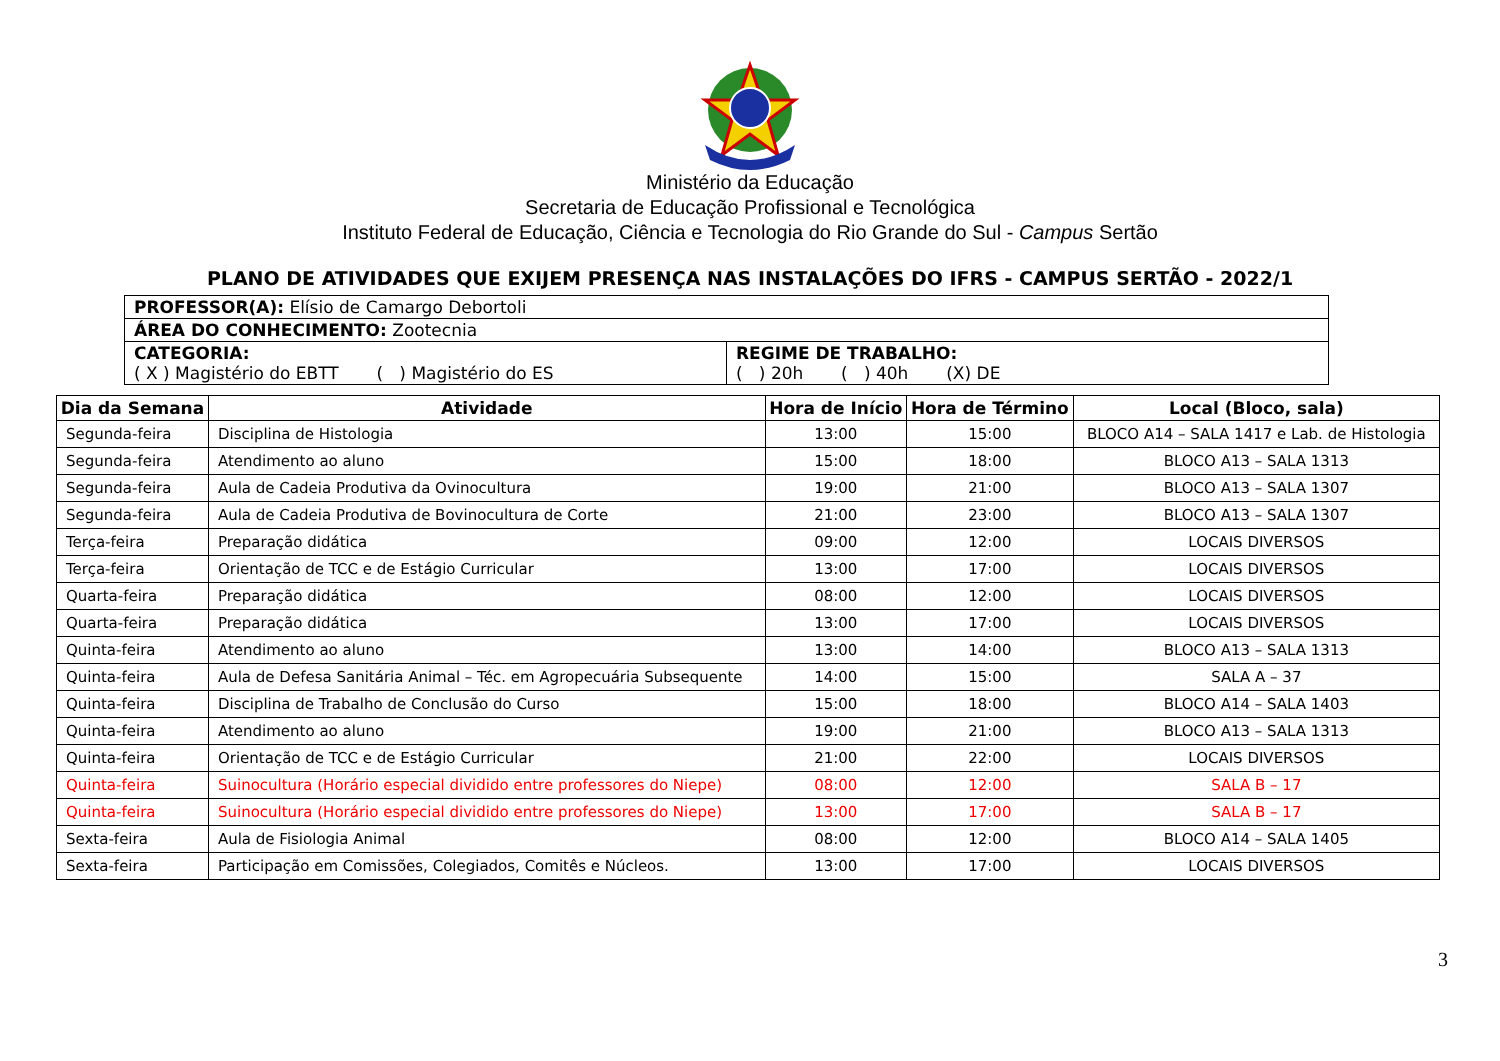Ministério da Educação
Secretaria de Educação Profissional e Tecnológica
Instituto Federal de Educação, Ciência e Tecnologia do Rio Grande do Sul - Campus Sertão
PLANO DE ATIVIDADES QUE EXIJEM PRESENÇA NAS INSTALAÇÕES DO IFRS - CAMPUS SERTÃO - 2022/1
| PROFESSOR(A): Elísio de Camargo Debortoli | |
| ÁREA DO CONHECIMENTO: Zootecnia | |
| CATEGORIA: ( X ) Magistério do EBTT ( ) Magistério do ES | REGIME DE TRABALHO: ( ) 20h ( ) 40h (X) DE |
| Dia da Semana | Atividade | Hora de Início | Hora de Término | Local (Bloco, sala) |
| --- | --- | --- | --- | --- |
| Segunda-feira | Disciplina de Histologia | 13:00 | 15:00 | BLOCO A14 – SALA 1417 e Lab. de Histologia |
| Segunda-feira | Atendimento ao aluno | 15:00 | 18:00 | BLOCO A13 – SALA 1313 |
| Segunda-feira | Aula de Cadeia Produtiva da Ovinocultura | 19:00 | 21:00 | BLOCO A13 – SALA 1307 |
| Segunda-feira | Aula de Cadeia Produtiva de Bovinocultura de Corte | 21:00 | 23:00 | BLOCO A13 – SALA 1307 |
| Terça-feira | Preparação didática | 09:00 | 12:00 | LOCAIS DIVERSOS |
| Terça-feira | Orientação de TCC e de Estágio Curricular | 13:00 | 17:00 | LOCAIS DIVERSOS |
| Quarta-feira | Preparação didática | 08:00 | 12:00 | LOCAIS DIVERSOS |
| Quarta-feira | Preparação didática | 13:00 | 17:00 | LOCAIS DIVERSOS |
| Quinta-feira | Atendimento ao aluno | 13:00 | 14:00 | BLOCO A13 – SALA 1313 |
| Quinta-feira | Aula de Defesa Sanitária Animal – Téc. em Agropecuária Subsequente | 14:00 | 15:00 | SALA A – 37 |
| Quinta-feira | Disciplina de Trabalho de Conclusão do Curso | 15:00 | 18:00 | BLOCO A14 – SALA 1403 |
| Quinta-feira | Atendimento ao aluno | 19:00 | 21:00 | BLOCO A13 – SALA 1313 |
| Quinta-feira | Orientação de TCC e de Estágio Curricular | 21:00 | 22:00 | LOCAIS DIVERSOS |
| Quinta-feira | Suinocultura (Horário especial dividido entre professores do Niepe) | 08:00 | 12:00 | SALA B – 17 |
| Quinta-feira | Suinocultura (Horário especial dividido entre professores do Niepe) | 13:00 | 17:00 | SALA B – 17 |
| Sexta-feira | Aula de Fisiologia Animal | 08:00 | 12:00 | BLOCO A14 – SALA 1405 |
| Sexta-feira | Participação em Comissões, Colegiados, Comitês e Núcleos. | 13:00 | 17:00 | LOCAIS DIVERSOS |
3